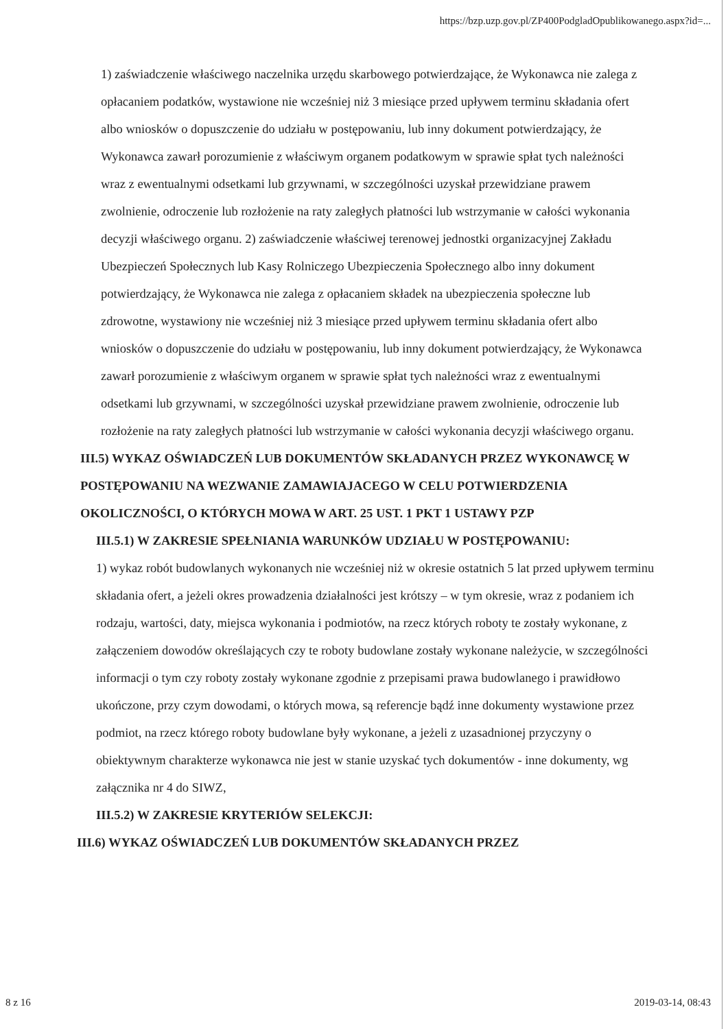https://bzp.uzp.gov.pl/ZP400PodgladOpublikowanego.aspx?id=...
1) zaświadczenie właściwego naczelnika urzędu skarbowego potwierdzające, że Wykonawca nie zalega z opłacaniem podatków, wystawione nie wcześniej niż 3 miesiące przed upływem terminu składania ofert albo wniosków o dopuszczenie do udziału w postępowaniu, lub inny dokument potwierdzający, że Wykonawca zawarł porozumienie z właściwym organem podatkowym w sprawie spłat tych należności wraz z ewentualnymi odsetkami lub grzywnami, w szczególności uzyskał przewidziane prawem zwolnienie, odroczenie lub rozłożenie na raty zaległych płatności lub wstrzymanie w całości wykonania decyzji właściwego organu. 2) zaświadczenie właściwej terenowej jednostki organizacyjnej Zakładu Ubezpieczeń Społecznych lub Kasy Rolniczego Ubezpieczenia Społecznego albo inny dokument potwierdzający, że Wykonawca nie zalega z opłacaniem składek na ubezpieczenia społeczne lub zdrowotne, wystawiony nie wcześniej niż 3 miesiące przed upływem terminu składania ofert albo wniosków o dopuszczenie do udziału w postępowaniu, lub inny dokument potwierdzający, że Wykonawca zawarł porozumienie z właściwym organem w sprawie spłat tych należności wraz z ewentualnymi odsetkami lub grzywnami, w szczególności uzyskał przewidziane prawem zwolnienie, odroczenie lub rozłożenie na raty zaległych płatności lub wstrzymanie w całości wykonania decyzji właściwego organu.
III.5) WYKAZ OŚWIADCZEŃ LUB DOKUMENTÓW SKŁADANYCH PRZEZ WYKONAWCĘ W POSTĘPOWANIU NA WEZWANIE ZAMAWIAJACEGO W CELU POTWIERDZENIA OKOLICZNOŚCI, O KTÓRYCH MOWA W ART. 25 UST. 1 PKT 1 USTAWY PZP
III.5.1) W ZAKRESIE SPEŁNIANIA WARUNKÓW UDZIAŁU W POSTĘPOWANIU:
1) wykaz robót budowlanych wykonanych nie wcześniej niż w okresie ostatnich 5 lat przed upływem terminu składania ofert, a jeżeli okres prowadzenia działalności jest krótszy – w tym okresie, wraz z podaniem ich rodzaju, wartości, daty, miejsca wykonania i podmiotów, na rzecz których roboty te zostały wykonane, z załączeniem dowodów określających czy te roboty budowlane zostały wykonane należycie, w szczególności informacji o tym czy roboty zostały wykonane zgodnie z przepisami prawa budowlanego i prawidłowo ukończone, przy czym dowodami, o których mowa, są referencje bądź inne dokumenty wystawione przez podmiot, na rzecz którego roboty budowlane były wykonane, a jeżeli z uzasadnionej przyczyny o obiektywnym charakterze wykonawca nie jest w stanie uzyskać tych dokumentów - inne dokumenty, wg załącznika nr 4 do SIWZ,
III.5.2) W ZAKRESIE KRYTERIÓW SELEKCJI:
III.6) WYKAZ OŚWIADCZEŃ LUB DOKUMENTÓW SKŁADANYCH PRZEZ
8 z 16 2019-03-14, 08:43